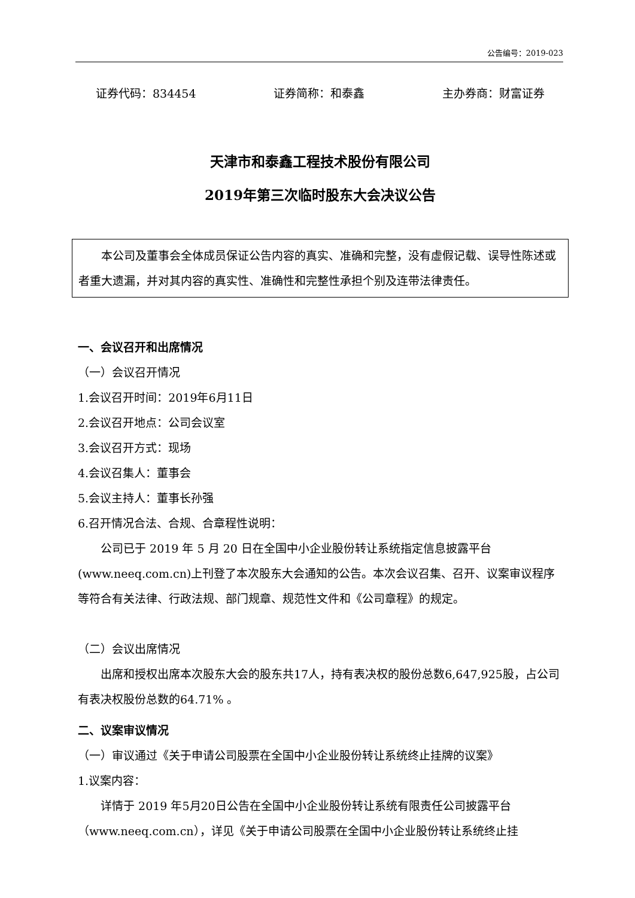公告编号：2019-023
证券代码：834454 证券简称：和泰鑫 主办券商：财富证券
天津市和泰鑫工程技术股份有限公司
2019年第三次临时股东大会决议公告
本公司及董事会全体成员保证公告内容的真实、准确和完整，没有虚假记载、误导性陈述或者重大遗漏，并对其内容的真实性、准确性和完整性承担个别及连带法律责任。
一、会议召开和出席情况
（一）会议召开情况
1.会议召开时间：2019年6月11日
2.会议召开地点：公司会议室
3.会议召开方式：现场
4.会议召集人：董事会
5.会议主持人：董事长孙强
6.召开情况合法、合规、合章程性说明：
公司已于 2019 年 5 月 20 日在全国中小企业股份转让系统指定信息披露平台(www.neeq.com.cn)上刊登了本次股东大会通知的公告。本次会议召集、召开、议案审议程序等符合有关法律、行政法规、部门规章、规范性文件和《公司章程》的规定。
（二）会议出席情况
出席和授权出席本次股东大会的股东共17人，持有表决权的股份总数6,647,925股，占公司有表决权股份总数的64.71% 。
二、议案审议情况
（一）审议通过《关于申请公司股票在全国中小企业股份转让系统终止挂牌的议案》
1.议案内容：
详情于 2019 年5月20日公告在全国中小企业股份转让系统有限责任公司披露平台（www.neeq.com.cn），详见《关于申请公司股票在全国中小企业股份转让系统终止挂